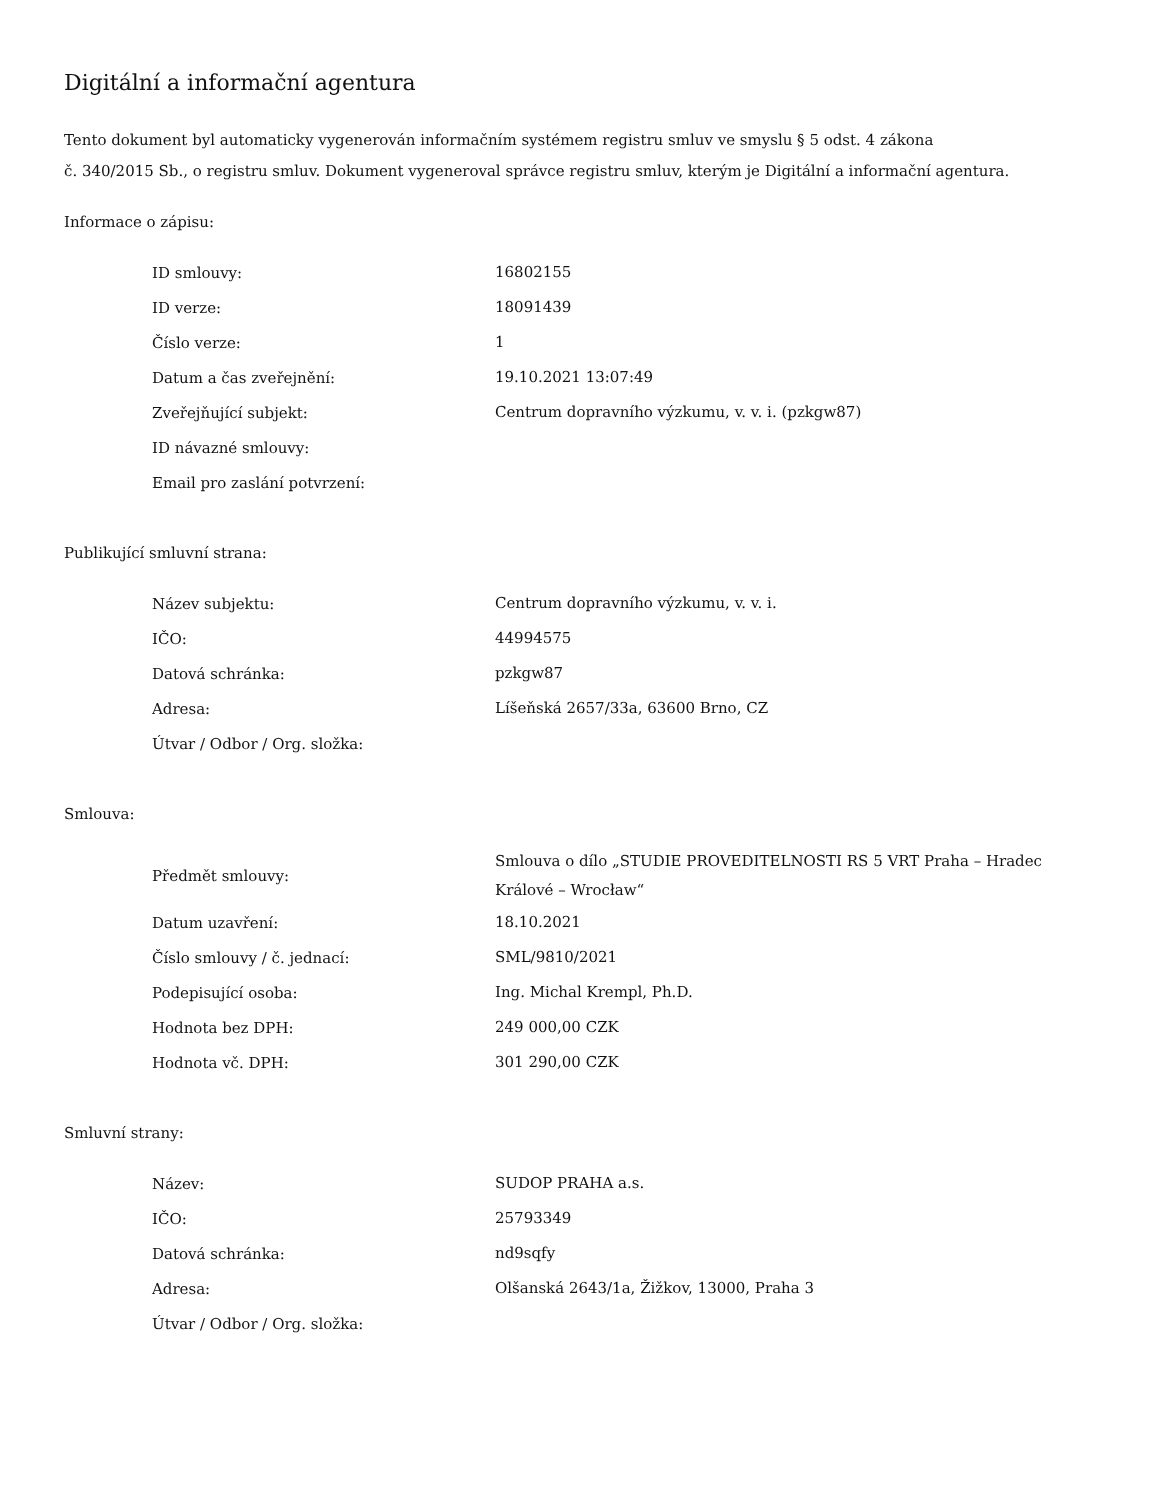Digitální a informační agentura
Tento dokument byl automaticky vygenerován informačním systémem registru smluv ve smyslu § 5 odst. 4 zákona
č. 340/2015 Sb., o registru smluv. Dokument vygeneroval správce registru smluv, kterým je Digitální a informační agentura.
Informace o zápisu:
| ID smlouvy: | 16802155 |
| ID verze: | 18091439 |
| Číslo verze: | 1 |
| Datum a čas zveřejnění: | 19.10.2021 13:07:49 |
| Zveřejňující subjekt: | Centrum dopravního výzkumu, v. v. i. (pzkgw87) |
| ID návazné smlouvy: | |
| Email pro zaslání potvrzení: | |
Publikující smluvní strana:
| Název subjektu: | Centrum dopravního výzkumu, v. v. i. |
| IČO: | 44994575 |
| Datová schránka: | pzkgw87 |
| Adresa: | Líšeňská 2657/33a, 63600 Brno, CZ |
| Útvar / Odbor / Org. složka: | |
Smlouva:
| Předmět smlouvy: | Smlouva o dílo „STUDIE PROVEDITELNOSTI RS 5 VRT Praha – Hradec Králové – Wrocław“ |
| Datum uzavření: | 18.10.2021 |
| Číslo smlouvy / č. jednací: | SML/9810/2021 |
| Podepisující osoba: | Ing. Michal Krempl, Ph.D. |
| Hodnota bez DPH: | 249 000,00 CZK |
| Hodnota vč. DPH: | 301 290,00 CZK |
Smluvní strany:
| Název: | SUDOP PRAHA a.s. |
| IČO: | 25793349 |
| Datová schránka: | nd9sqfy |
| Adresa: | Olšanská 2643/1a, Žižkov, 13000, Praha 3 |
| Útvar / Odbor / Org. složka: | |